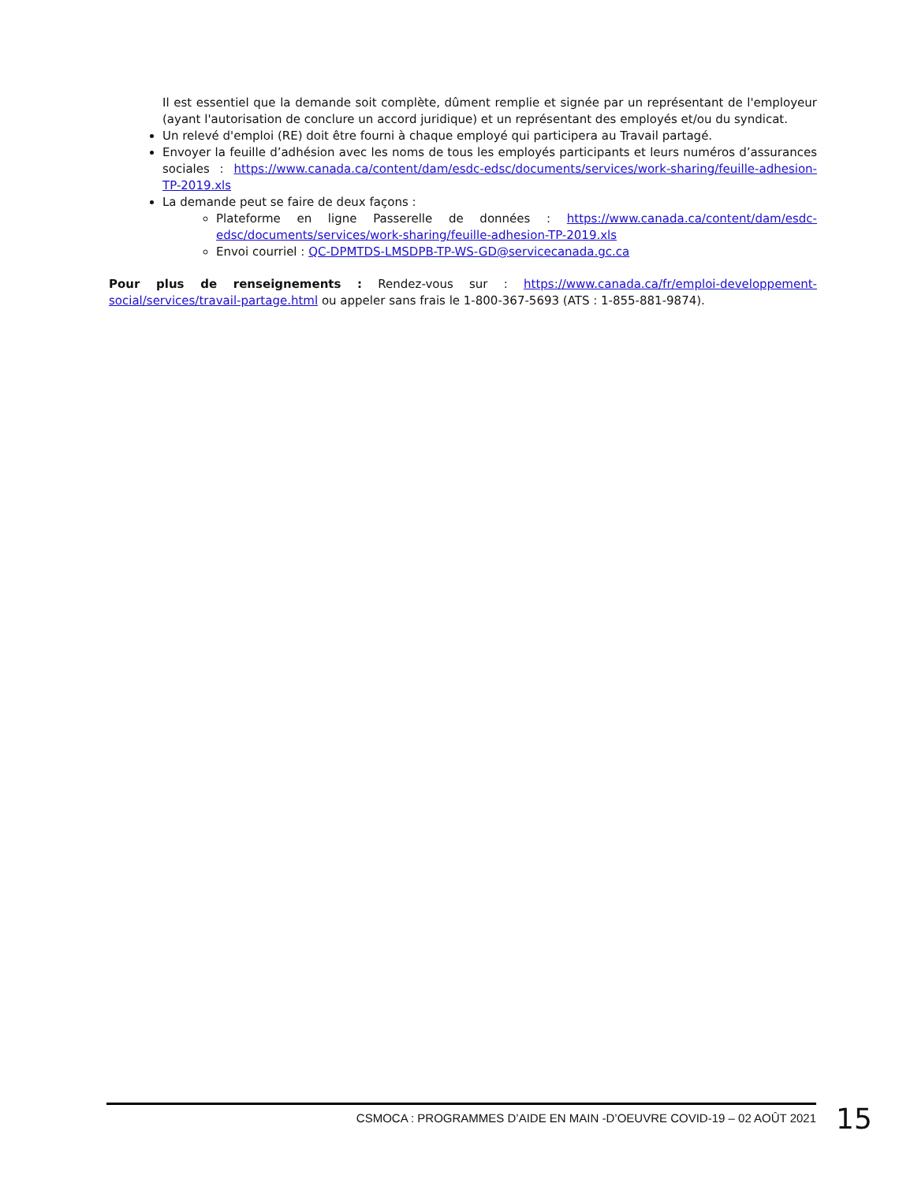Il est essentiel que la demande soit complète, dûment remplie et signée par un représentant de l'employeur (ayant l'autorisation de conclure un accord juridique) et un représentant des employés et/ou du syndicat.
Un relevé d'emploi (RE) doit être fourni à chaque employé qui participera au Travail partagé.
Envoyer la feuille d’adhésion avec les noms de tous les employés participants et leurs numéros d’assurances sociales : https://www.canada.ca/content/dam/esdc-edsc/documents/services/work-sharing/feuille-adhesion-TP-2019.xls
La demande peut se faire de deux façons :
Plateforme en ligne Passerelle de données : https://www.canada.ca/content/dam/esdc-edsc/documents/services/work-sharing/feuille-adhesion-TP-2019.xls
Envoi courriel : QC-DPMTDS-LMSDPB-TP-WS-GD@servicecanada.gc.ca
Pour plus de renseignements : Rendez-vous sur : https://www.canada.ca/fr/emploi-developpement-social/services/travail-partage.html ou appeler sans frais le 1-800-367-5693 (ATS : 1-855-881-9874).
CSMOCA : PROGRAMMES D’AIDE EN MAIN -D’OEUVRE COVID-19 – 02 AOÛT 2021
15